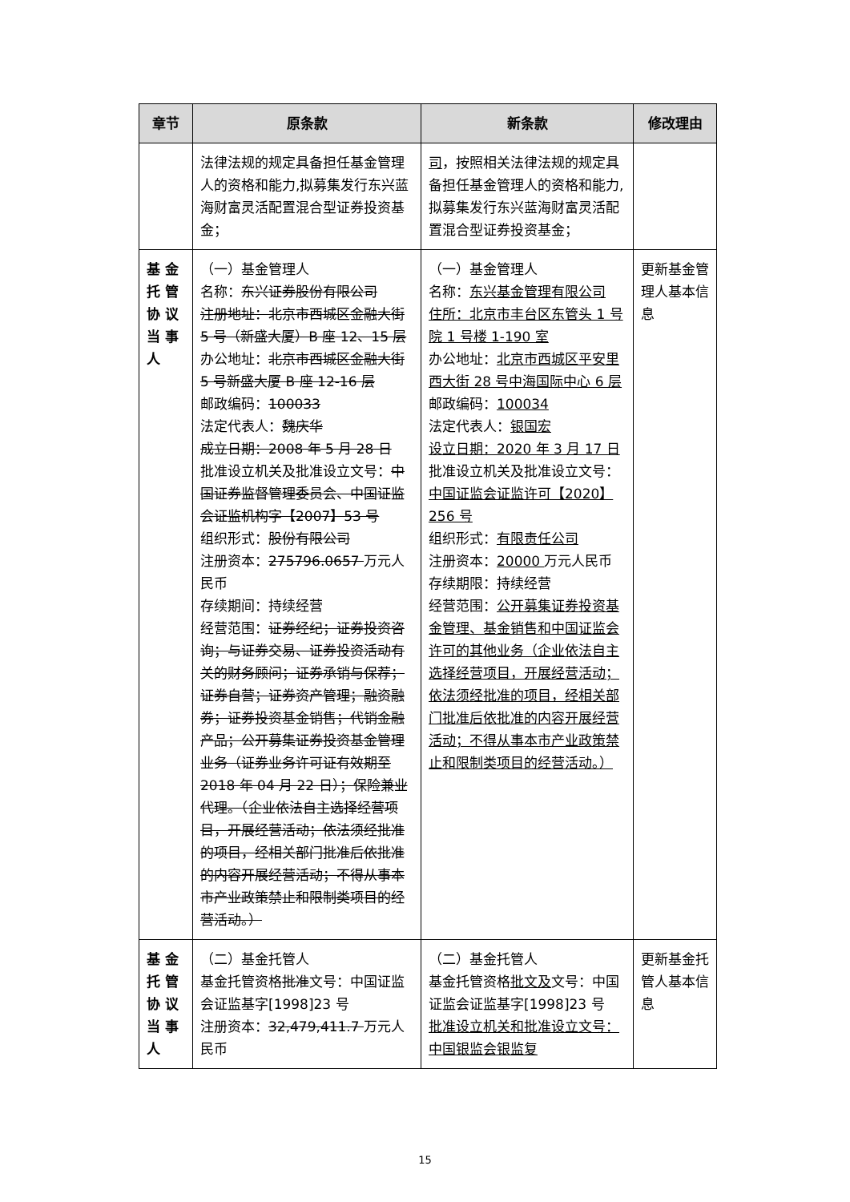| 章节 | 原条款 | 新条款 | 修改理由 |
| --- | --- | --- | --- |
| | 法律法规的规定具备担任基金管理人的资格和能力,拟募集发行东兴蓝海财富灵活配置混合型证券投资基金； | 司 ，按照相关法律法规的规定具备担任基金管理人的资格和能力,拟募集发行东兴蓝海财富灵活配置混合型证券投资基金； | |
| 基金托管协议当事人 | （一）基金管理人 名称： 东兴证券股份有限公司 注册地址：北京市西城区金融大街 5 号（新盛大厦）B 座 12、15 层 办公地址： 北京市西城区金融大街 5 号新盛大厦 B 座 12-16 层 邮政编码： 100033 法定代表人： 魏庆华 成立日期：2008 年 5 月 28 日 批准设立机关及批准设立文号： 中国证券监督管理委员会、中国证监会证监机构字【2007】53 号 组织形式： 股份有限公司 注册资本： 275796.0657 万元人民币 存续期间：持续经营 经营范围： 证券经纪；证券投资咨询；与证券交易、证券投资活动有关的财务顾问；证券承销与保荐；证券自营；证券资产管理；融资融券；证券投资基金销售；代销金融产品；公开募集证券投资基金管理业务（证券业务许可证有效期至 2018 年 04 月 22 日）；保险兼业代理。（企业依法自主选择经营项目，开展经营活动；依法须经批准的项目，经相关部门批准后依批准的内容开展经营活动；不得从事本市产业政策禁止和限制类项目的经营活动。） | （一）基金管理人 名称： 东兴基金管理有限公司 住所：北京市丰台区东管头 1 号院 1 号楼 1-190 室 办公地址： 北京市西城区平安里西大街 28 号中海国际中心 6 层 邮政编码： 100034 法定代表人： 银国宏 设立日期：2020 年 3 月 17 日 批准设立机关及批准设立文号： 中国证监会证监许可【2020】256 号 组织形式： 有限责任公司 注册资本： 20000 万元人民币 存续期限：持续经营 经营范围： 公开募集证券投资基金管理、基金销售和中国证监会许可的其他业务（企业依法自主选择经营项目，开展经营活动；依法须经批准的项目，经相关部门批准后依批准的内容开展经营活动；不得从事本市产业政策禁止和限制类项目的经营活动。） | 更新基金管理人基本信息 |
| 基金托管协议当事人 | （二）基金托管人 基金托管资格 批准 文号：中国证监会证监基字[1998]23 号 注册资本： 32,479,411.7 万元人民币 | （二）基金托管人 基金托管资格 批文及 文号：中国证监会证监基字[1998]23 号 批准设立机关和批准设立文号：中国银监会银监复 | 更新基金托管人基本信息 |
15